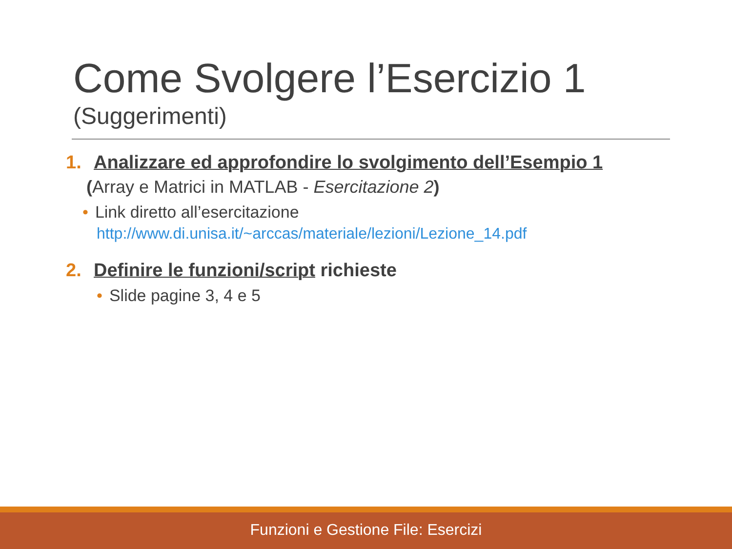Come Svolgere l’Esercizio 1
(Suggerimenti)
1. Analizzare ed approfondire lo svolgimento dell’Esempio 1
(Array e Matrici in MATLAB - Esercitazione 2)
• Link diretto all’esercitazione
http://www.di.unisa.it/~arccas/materiale/lezioni/Lezione_14.pdf
2. Definire le funzioni/script richieste
• Slide pagine 3, 4 e 5
Funzioni e Gestione File: Esercizi